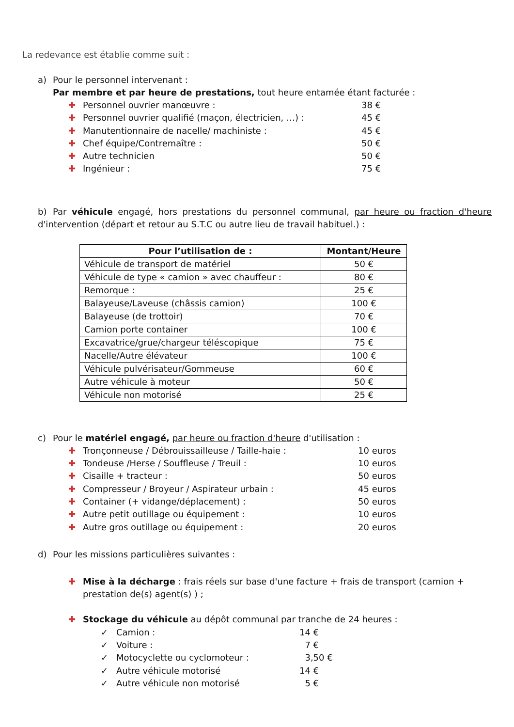La redevance est établie comme suit :
a) Pour le personnel intervenant :
Par membre et par heure de prestations, tout heure entamée étant facturée :
✚ Personnel ouvrier manœuvre : 38 €
✚ Personnel ouvrier qualifié (maçon, électricien, …) : 45 €
✚ Manutentionnaire de nacelle/ machiniste : 45 €
✚ Chef équipe/Contremaître : 50 €
✚ Autre technicien 50 €
✚ Ingénieur : 75 €
b) Par véhicule engagé, hors prestations du personnel communal, par heure ou fraction d'heure d'intervention (départ et retour au S.T.C ou autre lieu de travail habituel.) :
| Pour l’utilisation de : | Montant/Heure |
| --- | --- |
| Véhicule de transport de matériel | 50 € |
| Véhicule de type « camion » avec chauffeur : | 80 € |
| Remorque : | 25 € |
| Balayeuse/Laveuse (châssis camion) | 100 € |
| Balayeuse (de trottoir) | 70 € |
| Camion porte container | 100 € |
| Excavatrice/grue/chargeur téléscopique | 75 € |
| Nacelle/Autre élévateur | 100 € |
| Véhicule pulvérisateur/Gommeuse | 60 € |
| Autre véhicule à moteur | 50 € |
| Véhicule non motorisé | 25 € |
c) Pour le matériel engagé, par heure ou fraction d'heure d'utilisation :
✚ Tronçonneuse / Débrouissailleuse / Taille-haie : 10 euros
✚ Tondeuse /Herse / Souffleuse / Treuil : 10 euros
✚ Cisaille + tracteur : 50 euros
✚ Compresseur / Broyeur / Aspirateur urbain : 45 euros
✚ Container (+ vidange/déplacement) : 50 euros
✚ Autre petit outillage ou équipement : 10 euros
✚ Autre gros outillage ou équipement : 20 euros
d) Pour les missions particulières suivantes :
✚ Mise à la décharge : frais réels sur base d'une facture + frais de transport (camion + prestation de(s) agent(s) ) ;
✚ Stockage du véhicule au dépôt communal par tranche de 24 heures :
✓ Camion : 14 €
✓ Voiture : 7 €
✓ Motocyclette ou cyclomoteur : 3,50 €
✓ Autre véhicule motorisé 14 €
✓ Autre véhicule non motorisé 5 €